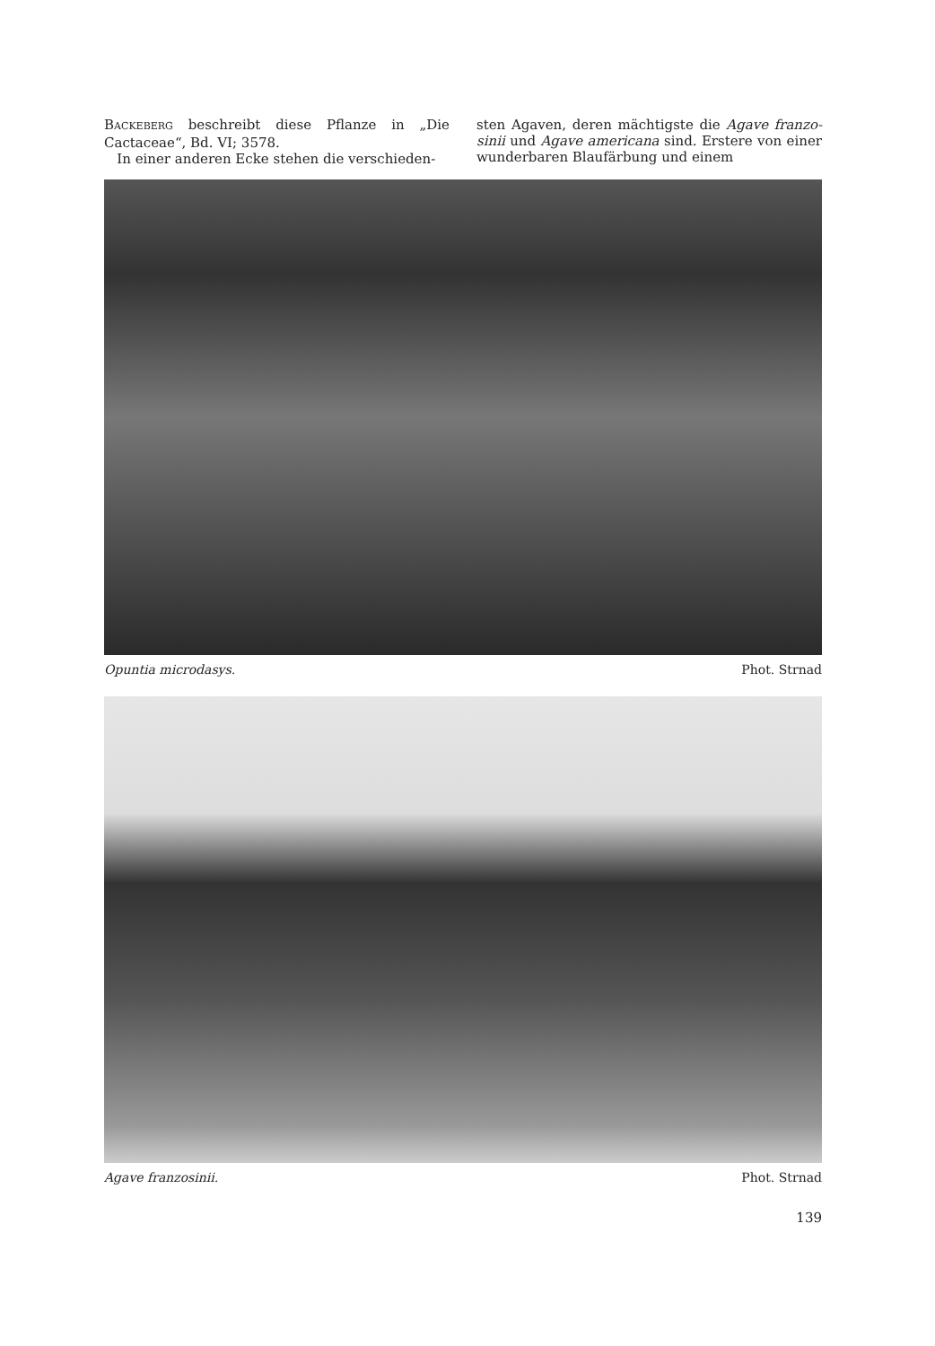BACKEBERG beschreibt diese Pflanze in „Die Cactaceae“, Bd. VI; 3578.
In einer anderen Ecke stehen die verschieden-
sten Agaven, deren mächtigste die Agave franzo-sinii und Agave americana sind. Erstere von einer wunderbaren Blaufärbung und einem
Opuntia microdasys. Phot. Strnad
Agave franzosinii. Phot. Strnad
139